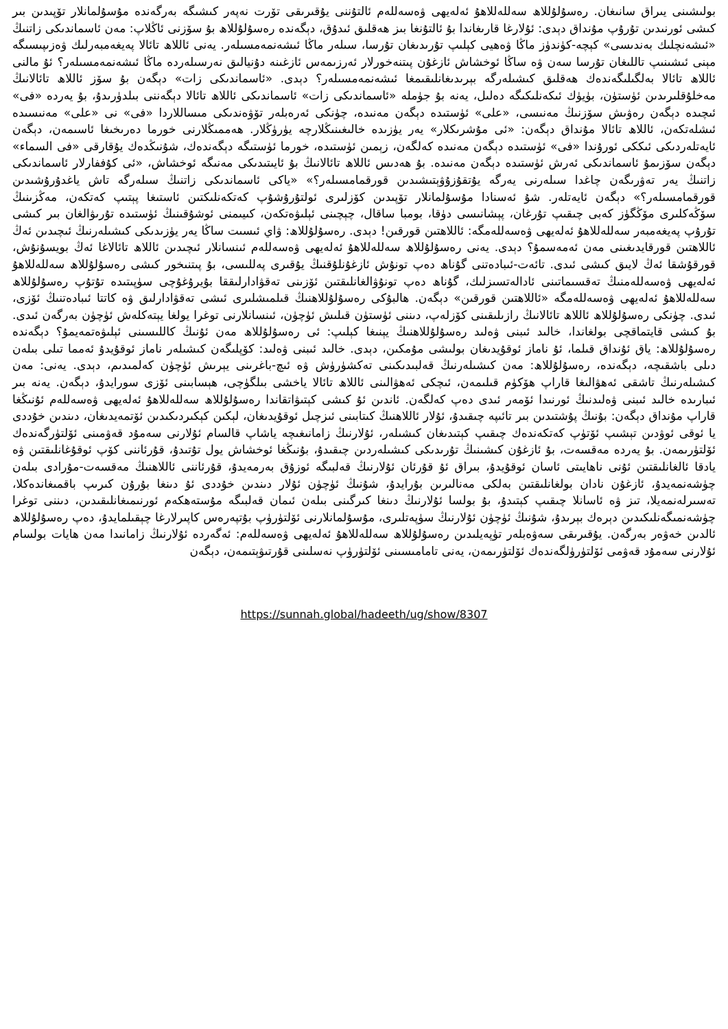بولىشىنى يىراق سانىغان. رەسۇلۇللاھ سەللەللاھۇ ئەلەيھى ۋەسەللەم ئالتۇننى يۇقىرىقى تۆرت نەپەر كىشىگە بەرگەندە مۇسۇلمانلار تۆپىدىن بىر كىشى ئورنىدىن تۇرۇپ مۇنداق دېدى: ئۇلارغا قارىغاندا بۇ ئالتۇنغا بىز ھەقلىق ئىدۇق، دېگەندە رەسۇلۇللاھ بۇ سۆزنى ئاڭلاپ: مەن ئاسماندىكى زاتنىڭ «ئىشەنچلىك بەندىسى» كېچە-كۈندۈز ماڭا ۋەھيى كېلىپ تۇرىدىغان تۇرسا، سىلەر ماڭا ئىشەنمەمسىلەر. يەنى ئاللاھ تائالا پەيغەمبەرلىك ۋەزىپىسىگە مېنى ئىشىنىپ تاللىغان تۇرسا سەن ۋە ساڭا ئوخشاش ئازغۇن پىتنەخورلار ئەرزىمەس ئازغىنە دۇنيالىق نەرسىلەردە ماڭا ئىشەنمەمسىلەر؟ ئۇ مالنى ئاللاھ تائالا بەلگىلىگەندەك ھەقلىق كىشىلەرگە بېرىدىغانلىقىمغا ئىشەنمەمسىلەر؟ دېدى. «ئاسماندىكى زات» دېگەن بۇ سۆز ئاللاھ تائالانىڭ مەخلۇقلىرىدىن ئۈستۈن، بۈيۈك ئىكەنلىكىگە دەلىل، يەنە بۇ جۈملە «ئاسماندىكى زات» ئاسماندىكى ئاللاھ تائالا دېگەننى بىلدۈرىدۇ، بۇ يەردە «فى» ئىچىدە دېگەن رەۋىش سۆزنىڭ مەنىسى، «على» ئۈستىدە دېگەن مەنىدە، چۈنكى ئەرەبلەر تۆۋەندىكى مىساللاردا «فى» نى «على» مەنىسىدە ئىشلەتكەن، ئاللاھ تائالا مۇنداق دېگەن: «ئى مۇشرىكلار» يەر يۈزىدە خالىغىنىڭلارچە يۈرۈڭلار. ھەممىڭلارنى خورما دەرىخىغا ئاسىمەن، دېگەن ئايەتلەردىكى ئىككى ئورۇندا «فى» ئۈستىدە دېگەن مەنىدە كەلگەن، زېمىن ئۈستىدە، خورما ئۈستىگە دېگەندەك، شۇنىڭدەك يۇقارقى «فى السماء» دېگەن سۆزىمۇ ئاسماندىكى ئەرش ئۈستىدە دېگەن مەنىدە. بۇ ھەدىس ئاللاھ تائالانىڭ بۇ ئايىتىدىكى مەنىگە ئوخشاش، «ئى كۇففارلار ئاسماندىكى زاتنىڭ يەر تەۋرىگەن چاغدا سىلەرنى يەرگە يۇتقۇزۇۋېتىشىدىن قورقمامسىلەر؟» «ياكى ئاسماندىكى زاتنىڭ سىلەرگە تاش ياغدۇرۇشىدىن قورقمامسىلەر؟» دېگەن ئايەتلەر. شۇ ئەسنادا مۇسۇلمانلار تۆپىدىن كۆزلىرى ئولتۇرۇشۇپ كەتكەنلىكتىن ئاستىغا پېتىپ كەتكەن، مەڭزىنىڭ سۆڭەكلىرى مۆڭگۈز كەبى چىقىپ تۇرغان، پېشانىسى دۈقا، بومبا ساقال، چېچىنى ئېلىۋەتكەن، كىيىمنى ئوشۇقىنىڭ ئۈستىدە تۇرىۋالغان بىر كىشى تۇرۇپ پەيغەمبەر سەللەللاھۇ ئەلەيھى ۋەسەللەمگە: ئاللاھتىن قورقىن! دېدى. رەسۇلۇللاھ: ۋاي ئىسىت ساڭا يەر يۈزىدىكى كىشىلەرنىڭ ئىچىدىن ئەڭ ئاللاھتىن قورقايدىغىنى مەن ئەمەسمۇ؟ دېدى. يەنى رەسۇلۇللاھ سەللەللاھۇ ئەلەيھى ۋەسەللەم ئىنسانلار ئىچىدىن ئاللاھ تائالاغا ئەڭ بويسۇنۇش، قورقۇشقا ئەڭ لايىق كىشى ئىدى. تائەت-ئىبادەتنى گۇناھ دەپ تونۇش ئازغۇنلۇقنىڭ يۇقىرى پەللىسى، بۇ پىتنىخور كىشى رەسۇلۇللاھ سەللەللاھۇ ئەلەيھى ۋەسەللەمنىڭ تەقسىماتىنى ئادالەتسىزلىك، گۇناھ دەپ تونۇۋالغانلىقتىن ئۆزىنى تەقۋادارلىققا بۇيرۇغۇچى سۈپىتىدە تۇتۇپ رەسۇلۇللاھ سەللەللاھۇ ئەلەيھى ۋەسەللەمگە «ئاللاھتىن قورقىن» دېگەن. ھالبۇكى رەسۇلۇللاھنىڭ قىلمىشلىرى ئىشى تەقۋادارلىق ۋە كاتتا ئىبادەتنىڭ ئۆزى، ئىدى. چۈنكى رەسۇلۇللاھ ئاللاھ تائالانىڭ رازىلىقىنى كۆزلەپ، دىننى ئۈستۈن قىلىش ئۈچۈن، ئىنسانلارنى توغرا يولغا يېتەكلەش ئۈچۈن بەرگەن ئىدى. بۇ كىشى قايتماقچى بولغاندا، خالىد ئىبنى ۋەلىد رەسۇلۇللاھنىڭ يېنىغا كېلىپ: ئى رەسۇلۇللاھ مەن ئۇنىڭ كاللىسىنى ئېلىۋەتمەيمۇ؟ دېگەندە رەسۇلۇللاھ: ياق ئۇنداق قىلما، ئۇ ناماز ئوقۇيدىغان بولىشى مۇمكىن، دېدى. خالىد ئىبنى ۋەلىد: كۆپلىگەن كىشىلەر ناماز ئوقۇيدۇ ئەمما تىلى بىلەن دىلى باشقىچە، دېگەندە، رەسۇلۇللاھ: مەن كىشىلەرنىڭ قەلبىدىكىنى تەكشۈرۈش ۋە ئىچ-باغرىنى يېرىش ئۈچۈن كەلمىدىم، دېدى. يەنى: مەن كىشىلەرنىڭ تاشقى ئەھۋالىغا قاراپ ھۆكۈم قىلىمەن، ئىچكى ئەھۋالىنى ئاللاھ تائالا ياخشى بىلگۈچى، ھېسابىنى ئۆزى سورايدۇ، دېگەن. يەنە بىر ئىبارىدە خالىد ئىبنى ۋەلىدنىڭ ئورنىدا ئۆمەر ئىدى دەپ كەلگەن. ئاندىن ئۇ كىشى كېتىۋاتقاندا رەسۇلۇللاھ سەللەللاھۇ ئەلەيھى ۋەسەللەم ئۇنىڭغا قاراپ مۇنداق دېگەن: بۇنىڭ پۇشتىدىن بىر تائىپە چىقىدۇ، ئۇلار ئاللاھنىڭ كىتابىنى ئىزچىل ئوقۇيدىغان، لېكىن كېكىردىكىدىن ئۆتمەيدىغان، دىندىن خۇددى يا ئوقى ئوۋدىن تېشىپ ئۆتۈپ كەتكەندەك چىقىپ كېتىدىغان كىشىلەر، ئۇلارنىڭ زامانىغىچە ياشاپ قالسام ئۇلارنى سەمۇد قەۋمىنى ئۆلتۈرگەندەك ئۆلتۈرىمەن. بۇ يەردە مەقسەت، بۇ ئازغۇن كىشىنىڭ تۇرىدىكى كىشىلەردىن چىقىدۇ، بۇنىڭغا ئوخشاش يول تۇتىدۇ، قۇرئاننى كۆپ ئوقۇغانلىقتىن ۋە يادقا ئالغانلىقتىن ئۇنى ناھايىتى ئاسان ئوقۇيدۇ، بىراق ئۇ قۇرئان ئۇلارنىڭ قەلبىگە ئوزۇق بەرمەيدۇ، قۇرئاننى ئاللاھنىڭ مەقسەت-مۇرادى بىلەن چۈشەنمەيدۇ، ئازغۇن نادان بولغانلىقتىن بەلكى مەنالىرىن بۇرايدۇ، شۇنىڭ ئۈچۈن ئۇلار دىندىن خۇددى ئۇ دىنغا بۇرۇن كىرىپ باقمىغاندەكلا، تەسىرلەنمەيلا، تىز ۋە ئاسانلا چىقىپ كېتىدۇ، بۇ بولسا ئۇلارنىڭ دىنغا كىرگىنى بىلەن ئىمان قەلبىگە مۇستەھكەم ئورنىمىغانلىقىدىن، دىننى توغرا چۈشەنمىگەنلىكىدىن دېرەك بېرىدۇ، شۇنىڭ ئۈچۈن ئۇلارنىڭ سۈپەتلىرى، مۇسۇلمانلارنى ئۆلتۈرۈپ بۇتپەرەس كاپىرلارغا چېقىلمايدۇ، دەپ رەسۇلۇللاھ ئالدىن خەۋەر بەرگەن. يۇقىرىقى سەۋەبلەر تۈپەيلىدىن رەسۇلۇللاھ سەللەللاھۇ ئەلەيھى ۋەسەللەم: ئەگەردە ئۇلارنىڭ زامانىدا مەن ھايات بولسام ئۇلارنى سەمۇد قەۋمى ئۆلتۈرۈلگەندەك ئۆلتۈرىمەن، يەنى تامامىسىنى ئۆلتۈرۈپ نەسلىنى قۇرتىۋېتىمەن، دېگەن
https://sunnah.global/hadeeth/ug/show/8307